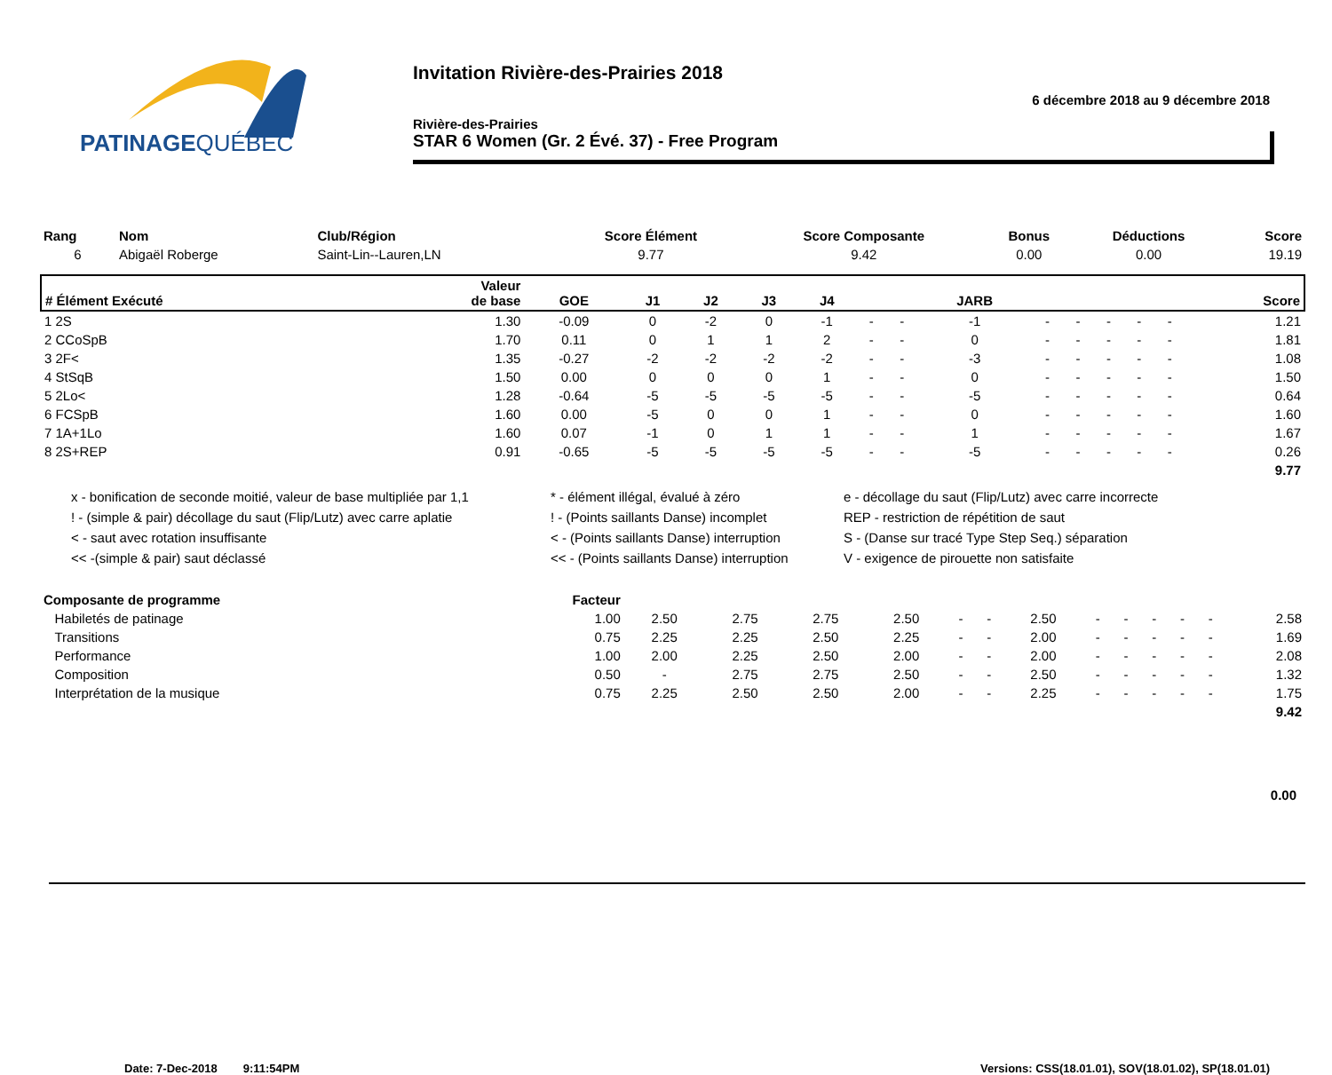PATINAGEQUÉBEC
Invitation Rivière-des-Prairies 2018
6 décembre 2018 au 9 décembre 2018
Rivière-des-Prairies
STAR 6 Women (Gr. 2 Évé. 37) - Free Program
| Rang | Nom | Club/Région | Score Élément | Score Composante | Bonus | Déductions | Score |
| --- | --- | --- | --- | --- | --- | --- | --- |
| 6 | Abigaël Roberge | Saint-Lin--Lauren,LN | 9.77 | 9.42 | 0.00 | 0.00 | 19.19 |
| # Élément Exécuté | Valeur de base | GOE | J1 | J2 | J3 | J4 | | | JARB | | | | | | Score |
| --- | --- | --- | --- | --- | --- | --- | --- | --- | --- | --- | --- | --- | --- | --- | --- |
| 1 2S | 1.30 | -0.09 | 0 | -2 | 0 | -1 | - | - | -1 | - | - | - | - | - | 1.21 |
| 2 CCoSpB | 1.70 | 0.11 | 0 | 1 | 1 | 2 | - | - | 0 | - | - | - | - | - | 1.81 |
| 3 2F< | 1.35 | -0.27 | -2 | -2 | -2 | -2 | - | - | -3 | - | - | - | - | - | 1.08 |
| 4 StSqB | 1.50 | 0.00 | 0 | 0 | 0 | 1 | - | - | 0 | - | - | - | - | - | 1.50 |
| 5 2Lo< | 1.28 | -0.64 | -5 | -5 | -5 | -5 | - | - | -5 | - | - | - | - | - | 0.64 |
| 6 FCSpB | 1.60 | 0.00 | -5 | 0 | 0 | 1 | - | - | 0 | - | - | - | - | - | 1.60 |
| 7 1A+1Lo | 1.60 | 0.07 | -1 | 0 | 1 | 1 | - | - | 1 | - | - | - | - | - | 1.67 |
| 8 2S+REP | 0.91 | -0.65 | -5 | -5 | -5 | -5 | - | - | -5 | - | - | - | - | - | 0.26 |
| 9.77 | | | | | | | | | | | | | | | |
x - bonification de seconde moitié, valeur de base multipliée par 1,1
* - élément illégal, évalué à zéro
e - décollage du saut (Flip/Lutz) avec carre incorrecte
! - (simple & pair) décollage du saut (Flip/Lutz) avec carre aplatie
! - (Points saillants Danse) incomplet
REP - restriction de répétition de saut
< - saut avec rotation insuffisante
< - (Points saillants Danse) interruption
S - (Danse sur tracé Type Step Seq.) séparation
<< -(simple & pair) saut déclassé
<< - (Points saillants Danse) interruption
V - exigence de pirouette non satisfaite
| Composante de programme | Facteur | | | | | | | | | | | | | |
| --- | --- | --- | --- | --- | --- | --- | --- | --- | --- | --- | --- | --- | --- | --- |
| Habiletés de patinage | 1.00 | 2.50 | 2.75 | 2.75 | 2.50 | - | - | 2.50 | - | - | - | - | - | 2.58 |
| Transitions | 0.75 | 2.25 | 2.25 | 2.50 | 2.25 | - | - | 2.00 | - | - | - | - | - | 1.69 |
| Performance | 1.00 | 2.00 | 2.25 | 2.50 | 2.00 | - | - | 2.00 | - | - | - | - | - | 2.08 |
| Composition | 0.50 | - | 2.75 | 2.75 | 2.50 | - | - | 2.50 | - | - | - | - | - | 1.32 |
| Interprétation de la musique | 0.75 | 2.25 | 2.50 | 2.50 | 2.00 | - | - | 2.25 | - | - | - | - | - | 1.75 |
| 9.42 | | | | | | | | | | | | | | |
0.00
Date: 7-Dec-2018 9:11:54PM Versions: CSS(18.01.01), SOV(18.01.02), SP(18.01.01)